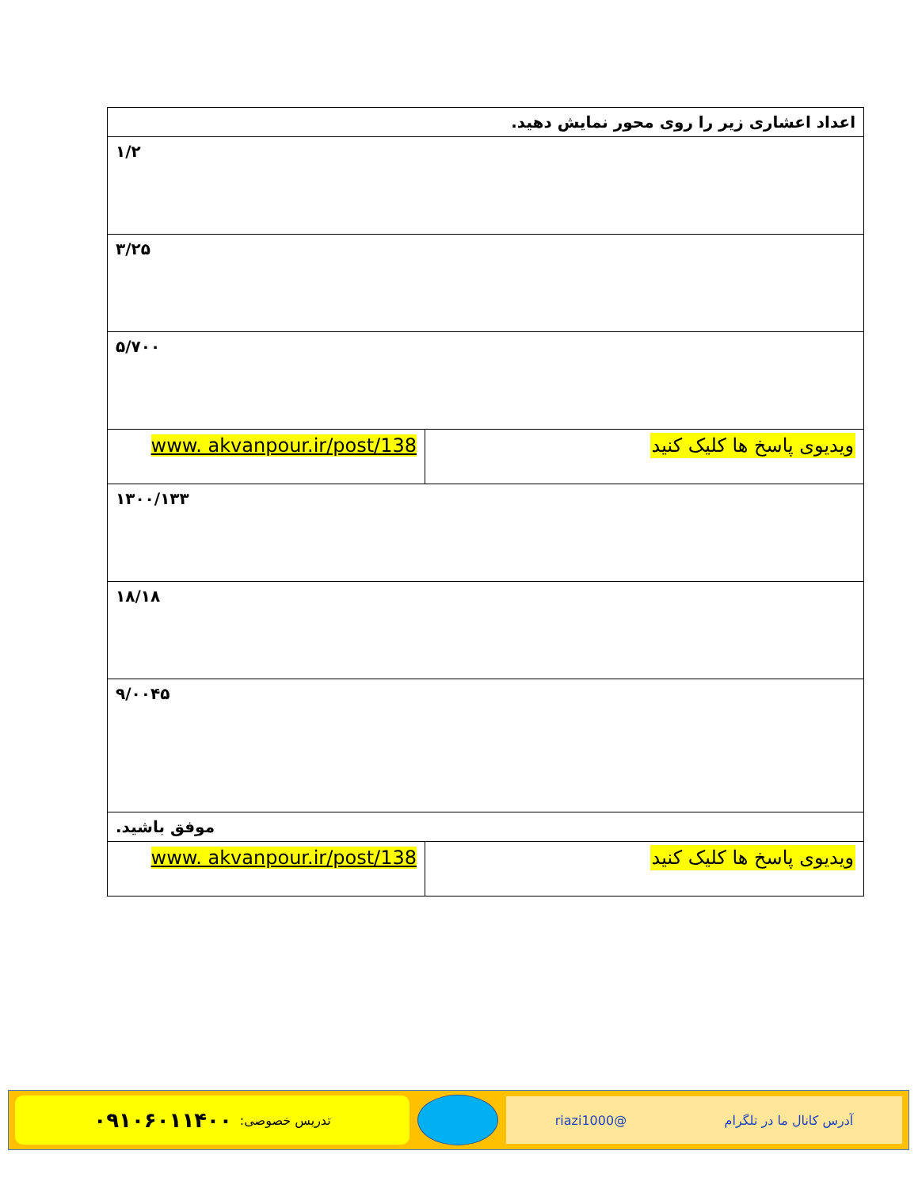| اعداد اعشاری زیر را روی محور نمایش دهید. | |
| ۱/۲ | |
| ۳/۲۵ | |
| ۵/۷۰۰ | |
| ویدیوی پاسخ ها کلیک کنید | www. akvanpour.ir/post/138 |
| ۱۳۰۰/۱۳۳ | |
| ۱۸/۱۸ | |
| ۹/۰۰۴۵ | |
| موفق باشید. | |
| ویدیوی پاسخ ها کلیک کنید | www. akvanpour.ir/post/138 |
آدرس کانال ما در تلگرام @riazi1000
تدریس خصوصی: ۰۹۱۰۶۰۱۱۴۰۰